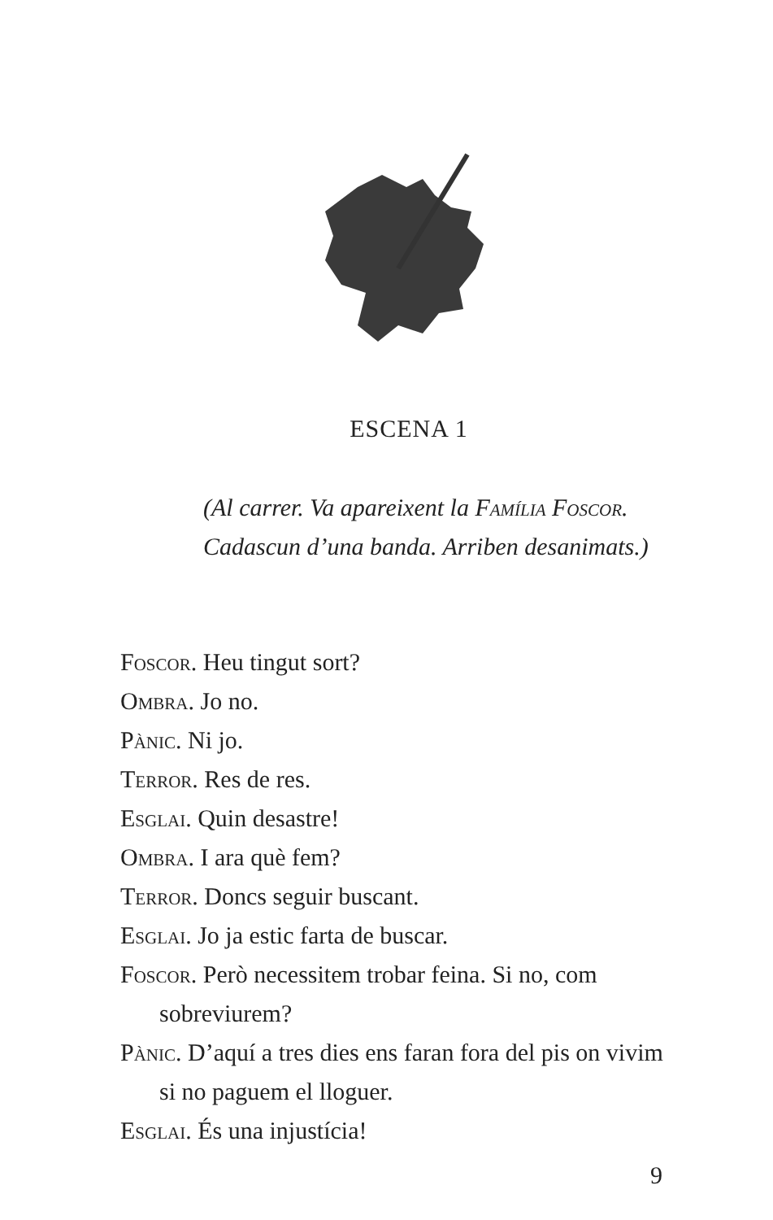ESCENA 1
(Al carrer. Va apareixent la Família Foscor. Cadascun d’una banda. Arriben desanimats.)
Foscor. Heu tingut sort?
Ombra. Jo no.
Pànic. Ni jo.
Terror. Res de res.
Esglai. Quin desastre!
Ombra. I ara què fem?
Terror. Doncs seguir buscant.
Esglai. Jo ja estic farta de buscar.
Foscor. Però necessitem trobar feina. Si no, com sobreviurem?
Pànic. D’aquí a tres dies ens faran fora del pis on vivim si no paguem el lloguer.
Esglai. És una injustícia!
9